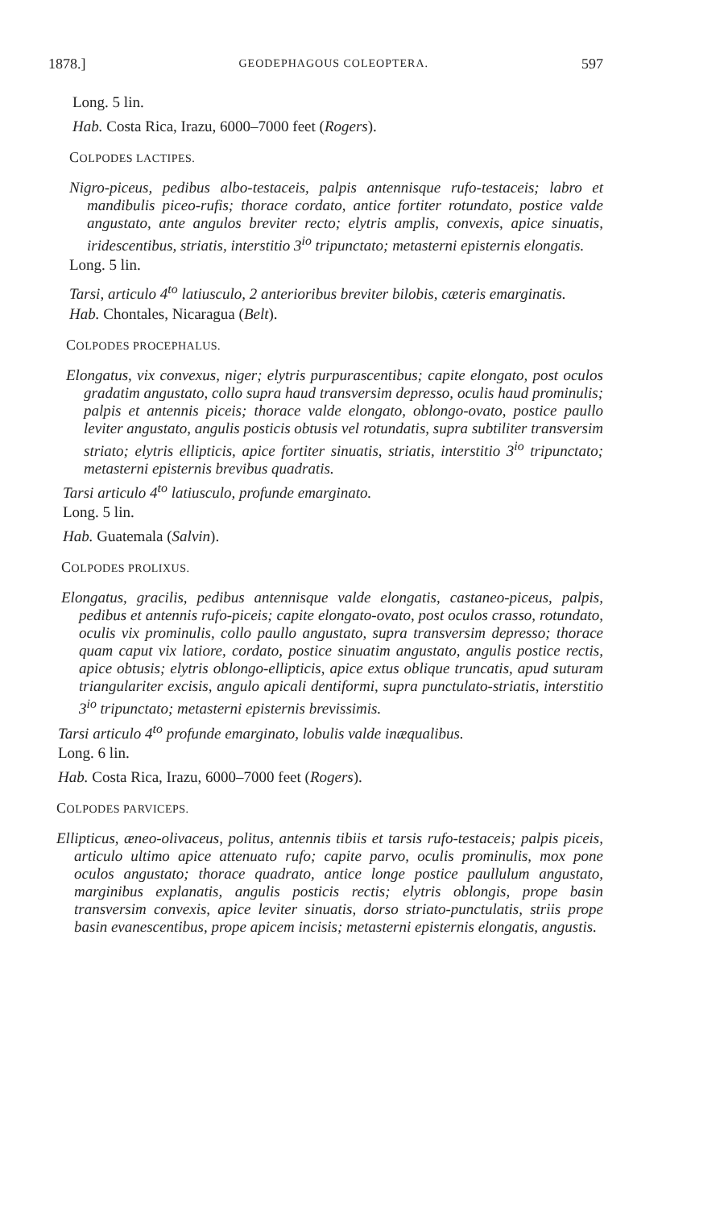1878.] GEODEPHAGOUS COLEOPTERA. 597
Long. 5 lin.
Hab. Costa Rica, Irazu, 6000–7000 feet (Rogers).
COLPODES LACTIPES.
Nigro-piceus, pedibus albo-testaceis, palpis antennisque rufo-testaceis; labro et mandibulis piceo-rufis; thorace cordato, antice fortiter rotundato, postice valde angustato, ante angulos breviter recto; elytris amplis, convexis, apice sinuatis, iridescentibus, striatis, interstitio 3<sup>io</sup> tripunctato; metasterni episternis elongatis.
Long. 5 lin.
Tarsi, articulo 4<sup>to</sup> latiusculo, 2 anterioribus breviter bilobis, cæteris emarginatis.
Hab. Chontales, Nicaragua (Belt).
COLPODES PROCEPHALUS.
Elongatus, vix convexus, niger; elytris purpurascentibus; capite elongato, post oculos gradatim angustato, collo supra haud transversim depresso, oculis haud prominulis; palpis et antennis piceis; thorace valde elongato, oblongo-ovato, postice paullo leviter angustato, angulis posticis obtusis vel rotundatis, supra subtiliter transversim striato; elytris ellipticis, apice fortiter sinuatis, striatis, interstitio 3<sup>io</sup> tripunctato; metasterni episternis brevibus quadratis.
Tarsi articulo 4<sup>to</sup> latiusculo, profunde emarginato.
Long. 5 lin.
Hab. Guatemala (Salvin).
COLPODES PROLIXUS.
Elongatus, gracilis, pedibus antennisque valde elongatis, castaneo-piceus, palpis, pedibus et antennis rufo-piceis; capite elongato-ovato, post oculos crasso, rotundato, oculis vix prominulis, collo paullo angustato, supra transversim depresso; thorace quam caput vix latiore, cordato, postice sinuatim angustato, angulis postice rectis, apice obtusis; elytris oblongo-ellipticis, apice extus oblique truncatis, apud suturam triangulariter excisis, angulo apicali dentiformi, supra punctulato-striatis, interstitio 3<sup>io</sup> tripunctato; metasterni episternis brevissimis.
Tarsi articulo 4<sup>to</sup> profunde emarginato, lobulis valde inæqualibus.
Long. 6 lin.
Hab. Costa Rica, Irazu, 6000–7000 feet (Rogers).
COLPODES PARVICEPS.
Ellipticus, æneo-olivaceus, politus, antennis tibiis et tarsis rufo-testaceis; palpis piceis, articulo ultimo apice attenuato rufo; capite parvo, oculis prominulis, mox pone oculos angustato; thorace quadrato, antice longe postice paullulum angustato, marginibus explanatis, angulis posticis rectis; elytris oblongis, prope basin transversim convexis, apice leviter sinuatis, dorso striato-punctulatis, striis prope basin evanescentibus, prope apicem incisis; metasterni episternis elongatis, angustis.